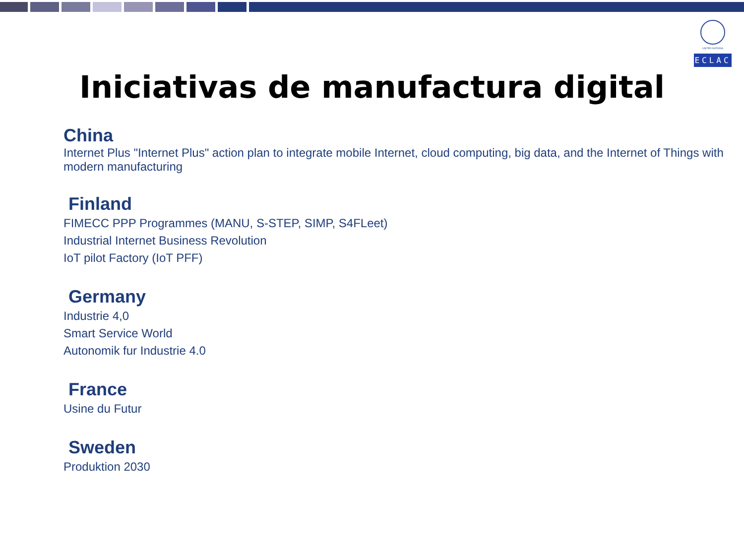UNITED NATIONS
ECLAC
Iniciativas de manufactura digital
China
Internet Plus "Internet Plus" action plan to integrate mobile Internet, cloud computing, big data, and the Internet of Things with modern manufacturing
Finland
FIMECC PPP Programmes (MANU, S-STEP, SIMP, S4FLeet)
Industrial Internet Business Revolution
IoT pilot Factory (IoT PFF)
Germany
Industrie 4,0
Smart Service World
Autonomik fur Industrie 4.0
France
Usine du Futur
Sweden
Produktion 2030